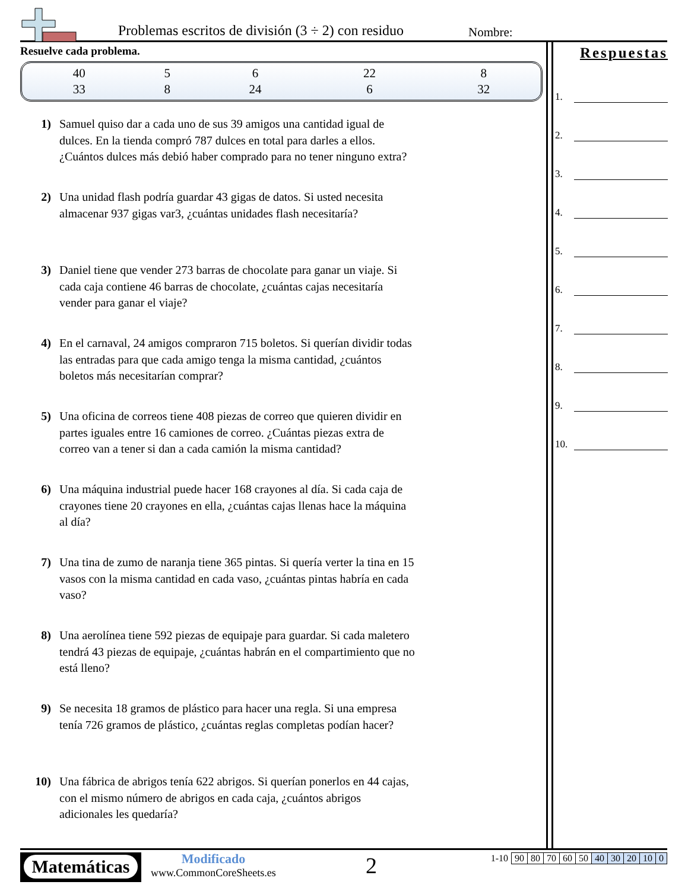Problemas escritos de división (3 ÷ 2) con residuo
Nombre:
Resuelve cada problema.
| 40 | 5 | 6 | 22 | 8 |
| 33 | 8 | 24 | 6 | 32 |
1) Samuel quiso dar a cada uno de sus 39 amigos una cantidad igual de dulces. En la tienda compró 787 dulces en total para darles a ellos. ¿Cuántos dulces más debió haber comprado para no tener ninguno extra?
2) Una unidad flash podría guardar 43 gigas de datos. Si usted necesita almacenar 937 gigas var3, ¿cuántas unidades flash necesitaría?
3) Daniel tiene que vender 273 barras de chocolate para ganar un viaje. Si cada caja contiene 46 barras de chocolate, ¿cuántas cajas necesitaría vender para ganar el viaje?
4) En el carnaval, 24 amigos compraron 715 boletos. Si querían dividir todas las entradas para que cada amigo tenga la misma cantidad, ¿cuántos boletos más necesitarían comprar?
5) Una oficina de correos tiene 408 piezas de correo que quieren dividir en partes iguales entre 16 camiones de correo. ¿Cuántas piezas extra de correo van a tener si dan a cada camión la misma cantidad?
6) Una máquina industrial puede hacer 168 crayones al día. Si cada caja de crayones tiene 20 crayones en ella, ¿cuántas cajas llenas hace la máquina al día?
7) Una tina de zumo de naranja tiene 365 pintas. Si quería verter la tina en 15 vasos con la misma cantidad en cada vaso, ¿cuántas pintas habría en cada vaso?
8) Una aerolínea tiene 592 piezas de equipaje para guardar. Si cada maletero tendrá 43 piezas de equipaje, ¿cuántas habrán en el compartimiento que no está lleno?
9) Se necesita 18 gramos de plástico para hacer una regla. Si una empresa tenía 726 gramos de plástico, ¿cuántas reglas completas podían hacer?
10) Una fábrica de abrigos tenía 622 abrigos. Si querían ponerlos en 44 cajas, con el mismo número de abrigos en cada caja, ¿cuántos abrigos adicionales les quedaría?
Respuestas
1.
2.
3.
4.
5.
6.
7.
8.
9.
10.
Matemáticas
Modificado
www.CommonCoreSheets.es
2
| 1-10 | 90 | 80 | 70 | 60 | 50 | 40 | 30 | 20 | 10 | 0 |